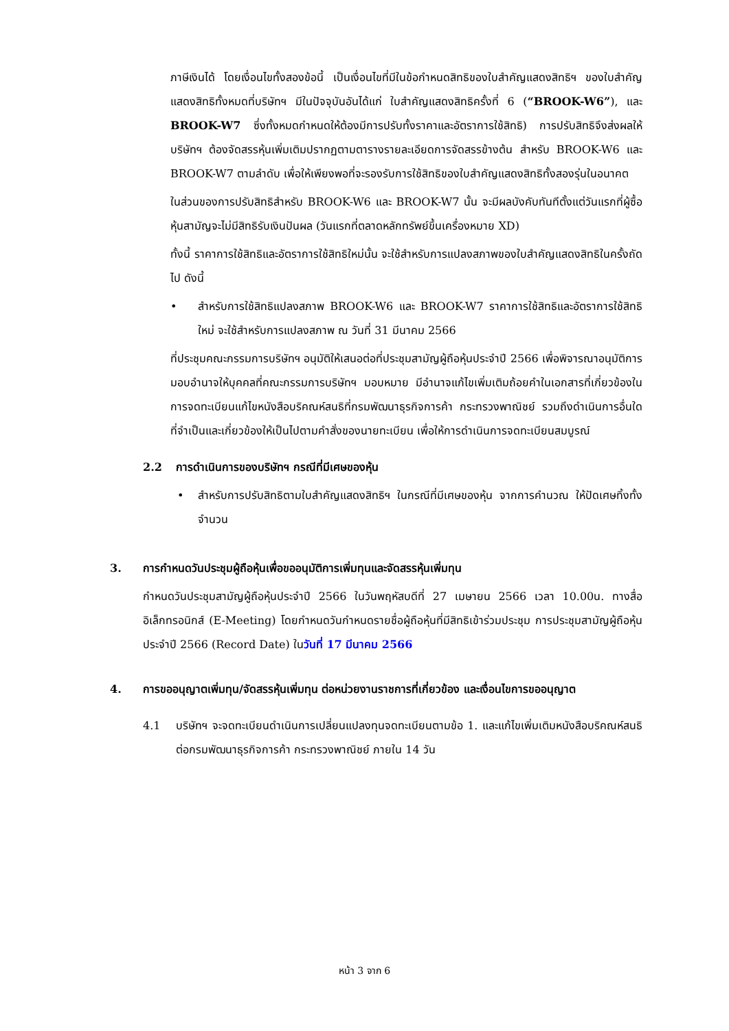ภาษีเงินได้ โดยเงื่อนไขทั้งสองข้อนี้ เป็นเงื่อนไขที่มีในข้อกำหนดสิทธิของใบสำคัญแสดงสิทธิฯ ของใบสำคัญแสดงสิทธิทั้งหมดที่บริษัทฯ มีในปัจจุบันอันได้แก่ ใบสำคัญแสดงสิทธิครั้งที่ 6 (“BROOK-W6”), และ BROOK-W7 ซึ่งทั้งหมดกำหนดให้ต้องมีการปรับทั้งราคาและอัตราการใช้สิทธิ) การปรับสิทธิจึงส่งผลให้บริษัทฯ ต้องจัดสรรหุ้นเพิ่มเติมปรากฏตามตารางรายละเอียดการจัดสรรข้างต้น สำหรับ BROOK-W6 และ BROOK-W7 ตามลำดับ เพื่อให้เพียงพอที่จะรองรับการใช้สิทธิของใบสำคัญแสดงสิทธิทั้งสองรุ่นในอนาคต
ในส่วนของการปรับสิทธิสำหรับ BROOK-W6 และ BROOK-W7 นั้น จะมีผลบังคับทันทีตั้งแต่วันแรกที่ผู้ซื้อหุ้นสามัญจะไม่มีสิทธิรับเงินปันผล (วันแรกที่ตลาดหลักทรัพย์ขึ้นเครื่องหมาย XD)
ทั้งนี้ ราคาการใช้สิทธิและอัตราการใช้สิทธิใหม่นั้น จะใช้สำหรับการแปลงสภาพของใบสำคัญแสดงสิทธิในครั้งถัดไป ดังนี้
• สำหรับการใช้สิทธิแปลงสภาพ BROOK-W6 และ BROOK-W7 ราคาการใช้สิทธิและอัตราการใช้สิทธิใหม่ จะใช้สำหรับการแปลงสภาพ ณ วันที่ 31 มีนาคม 2566
ที่ประชุมคณะกรรมการบริษัทฯ อนุมัติให้เสนอต่อที่ประชุมสามัญผู้ถือหุ้นประจำปี 2566 เพื่อพิจารณาอนุมัติการมอบอำนาจให้บุคคลที่คณะกรรมการบริษัทฯ มอบหมาย มีอำนาจแก้ไขเพิ่มเติมถ้อยคำในเอกสารที่เกี่ยวข้องในการจดทะเบียนแก้ไขหนังสือบริคณห์สนธิที่กรมพัฒนาธุรกิจการค้า กระทรวงพาณิชย์ รวมถึงดำเนินการอื่นใดที่จำเป็นและเกี่ยวข้องให้เป็นไปตามคำสั่งของนายทะเบียน เพื่อให้การดำเนินการจดทะเบียนสมบูรณ์
2.2 การดำเนินการของบริษัทฯ กรณีที่มีเศษของหุ้น
• สำหรับการปรับสิทธิตามใบสำคัญแสดงสิทธิฯ ในกรณีที่มีเศษของหุ้น จากการคำนวณ ให้ปัดเศษทิ้งทั้งจำนวน
3. การกำหนดวันประชุมผู้ถือหุ้นเพื่อขออนุมัติการเพิ่มทุนและจัดสรรหุ้นเพิ่มทุน
กำหนดวันประชุมสามัญผู้ถือหุ้นประจำปี 2566 ในวันพฤหัสบดีที่ 27 เมษายน 2566 เวลา 10.00น. ทางสื่ออิเล็กทรอนิกส์ (E-Meeting) โดยกำหนดวันกำหนดรายชื่อผู้ถือหุ้นที่มีสิทธิเข้าร่วมประชุม การประชุมสามัญผู้ถือหุ้นประจำปี 2566 (Record Date) ในวันที่ 17 มีนาคม 2566
4. การขออนุญาตเพิ่มทุน/จัดสรรหุ้นเพิ่มทุน ต่อหน่วยงานราชการที่เกี่ยวข้อง และเงื่อนไขการขออนุญาต
4.1 บริษัทฯ จะจดทะเบียนดำเนินการเปลี่ยนแปลงทุนจดทะเบียนตามข้อ 1. และแก้ไขเพิ่มเติมหนังสือบริคณห์สนธิต่อกรมพัฒนาธุรกิจการค้า กระทรวงพาณิชย์ ภายใน 14 วัน
หน้า 3 จาก 6